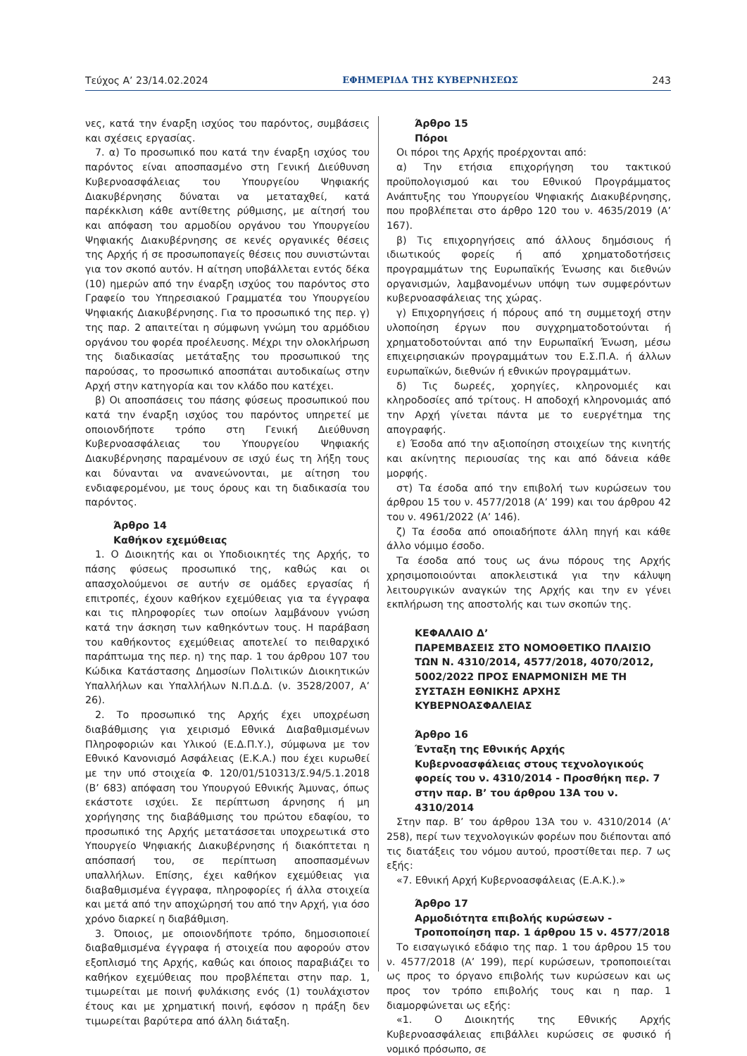Τεύχος Α’ 23/14.02.2024 ΕΦΗΜΕΡΙΔΑ ΤΗΣ ΚΥΒΕΡΝΗΣΕΩΣ 243
νες, κατά την έναρξη ισχύος του παρόντος, συμβάσεις και σχέσεις εργασίας.
7. α) Το προσωπικό που κατά την έναρξη ισχύος του παρόντος είναι αποσπασμένο στη Γενική Διεύθυνση Κυβερνοασφάλειας του Υπουργείου Ψηφιακής Διακυβέρνησης δύναται να μεταταχθεί, κατά παρέκκλιση κάθε αντίθετης ρύθμισης, με αίτησή του και απόφαση του αρμοδίου οργάνου του Υπουργείου Ψηφιακής Διακυβέρνησης σε κενές οργανικές θέσεις της Αρχής ή σε προσωποπαγείς θέσεις που συνιστώνται για τον σκοπό αυτόν. Η αίτηση υποβάλλεται εντός δέκα (10) ημερών από την έναρξη ισχύος του παρόντος στο Γραφείο του Υπηρεσιακού Γραμματέα του Υπουργείου Ψηφιακής Διακυβέρνησης. Για το προσωπικό της περ. γ) της παρ. 2 απαιτείται η σύμφωνη γνώμη του αρμόδιου οργάνου του φορέα προέλευσης. Μέχρι την ολοκλήρωση της διαδικασίας μετάταξης του προσωπικού της παρούσας, το προσωπικό αποσπάται αυτοδικαίως στην Αρχή στην κατηγορία και τον κλάδο που κατέχει.
β) Οι αποσπάσεις του πάσης φύσεως προσωπικού που κατά την έναρξη ισχύος του παρόντος υπηρετεί με οποιονδήποτε τρόπο στη Γενική Διεύθυνση Κυβερνοασφάλειας του Υπουργείου Ψηφιακής Διακυβέρνησης παραμένουν σε ισχύ έως τη λήξη τους και δύνανται να ανανεώνονται, με αίτηση του ενδιαφερομένου, με τους όρους και τη διαδικασία του παρόντος.
Άρθρο 14
Καθήκον εχεμύθειας
1. Ο Διοικητής και οι Υποδιοικητές της Αρχής, το πάσης φύσεως προσωπικό της, καθώς και οι απασχολούμενοι σε αυτήν σε ομάδες εργασίας ή επιτροπές, έχουν καθήκον εχεμύθειας για τα έγγραφα και τις πληροφορίες των οποίων λαμβάνουν γνώση κατά την άσκηση των καθηκόντων τους. Η παράβαση του καθήκοντος εχεμύθειας αποτελεί το πειθαρχικό παράπτωμα της περ. η) της παρ. 1 του άρθρου 107 του Κώδικα Κατάστασης Δημοσίων Πολιτικών Διοικητικών Υπαλλήλων και Υπαλλήλων Ν.Π.Δ.Δ. (ν. 3528/2007, Α’ 26).
2. Το προσωπικό της Αρχής έχει υποχρέωση διαβάθμισης για χειρισμό Εθνικά Διαβαθμισμένων Πληροφοριών και Υλικού (Ε.Δ.Π.Υ.), σύμφωνα με τον Εθνικό Κανονισμό Ασφάλειας (Ε.Κ.Α.) που έχει κυρωθεί με την υπό στοιχεία Φ. 120/01/510313/Σ.94/5.1.2018 (Β’ 683) απόφαση του Υπουργού Εθνικής Άμυνας, όπως εκάστοτε ισχύει. Σε περίπτωση άρνησης ή μη χορήγησης της διαβάθμισης του πρώτου εδαφίου, το προσωπικό της Αρχής μετατάσσεται υποχρεωτικά στο Υπουργείο Ψηφιακής Διακυβέρνησης ή διακόπτεται η απόσπασή του, σε περίπτωση αποσπασμένων υπαλλήλων. Επίσης, έχει καθήκον εχεμύθειας για διαβαθμισμένα έγγραφα, πληροφορίες ή άλλα στοιχεία και μετά από την αποχώρησή του από την Αρχή, για όσο χρόνο διαρκεί η διαβάθμιση.
3. Όποιος, με οποιονδήποτε τρόπο, δημοσιοποιεί διαβαθμισμένα έγγραφα ή στοιχεία που αφορούν στον εξοπλισμό της Αρχής, καθώς και όποιος παραβιάζει το καθήκον εχεμύθειας που προβλέπεται στην παρ. 1, τιμωρείται με ποινή φυλάκισης ενός (1) τουλάχιστον έτους και με χρηματική ποινή, εφόσον η πράξη δεν τιμωρείται βαρύτερα από άλλη διάταξη.
Άρθρο 15
Πόροι
Οι πόροι της Αρχής προέρχονται από:
α) Την ετήσια επιχορήγηση του τακτικού προϋπολογισμού και του Εθνικού Προγράμματος Ανάπτυξης του Υπουργείου Ψηφιακής Διακυβέρνησης, που προβλέπεται στο άρθρο 120 του ν. 4635/2019 (Α’ 167).
β) Τις επιχορηγήσεις από άλλους δημόσιους ή ιδιωτικούς φορείς ή από χρηματοδοτήσεις προγραμμάτων της Ευρωπαϊκής Ένωσης και διεθνών οργανισμών, λαμβανομένων υπόψη των συμφερόντων κυβερνοασφάλειας της χώρας.
γ) Επιχορηγήσεις ή πόρους από τη συμμετοχή στην υλοποίηση έργων που συγχρηματοδοτούνται ή χρηματοδοτούνται από την Ευρωπαϊκή Ένωση, μέσω επιχειρησιακών προγραμμάτων του Ε.Σ.Π.Α. ή άλλων ευρωπαϊκών, διεθνών ή εθνικών προγραμμάτων.
δ) Τις δωρεές, χορηγίες, κληρονομιές και κληροδοσίες από τρίτους. Η αποδοχή κληρονομιάς από την Αρχή γίνεται πάντα με το ευεργέτημα της απογραφής.
ε) Έσοδα από την αξιοποίηση στοιχείων της κινητής και ακίνητης περιουσίας της και από δάνεια κάθε μορφής.
στ) Τα έσοδα από την επιβολή των κυρώσεων του άρθρου 15 του ν. 4577/2018 (Α’ 199) και του άρθρου 42 του ν. 4961/2022 (Α’ 146).
ζ) Τα έσοδα από οποιαδήποτε άλλη πηγή και κάθε άλλο νόμιμο έσοδο.
Τα έσοδα από τους ως άνω πόρους της Αρχής χρησιμοποιούνται αποκλειστικά για την κάλυψη λειτουργικών αναγκών της Αρχής και την εν γένει εκπλήρωση της αποστολής και των σκοπών της.
ΚΕΦΑΛΑΙΟ Δ’
ΠΑΡΕΜΒΑΣΕΙΣ ΣΤΟ ΝΟΜΟΘΕΤΙΚΟ ΠΛΑΙΣΙΟ ΤΩΝ Ν. 4310/2014, 4577/2018, 4070/2012, 5002/2022 ΠΡΟΣ ΕΝΑΡΜΟΝΙΣΗ ΜΕ ΤΗ ΣΥΣΤΑΣΗ ΕΘΝΙΚΗΣ ΑΡΧΗΣ ΚΥΒΕΡΝΟΑΣΦΑΛΕΙΑΣ
Άρθρο 16
Ένταξη της Εθνικής Αρχής Κυβερνοασφάλειας στους τεχνολογικούς φορείς του ν. 4310/2014 - Προσθήκη περ. 7 στην παρ. Β’ του άρθρου 13Α του ν. 4310/2014
Στην παρ. Β’ του άρθρου 13Α του ν. 4310/2014 (Α’ 258), περί των τεχνολογικών φορέων που διέπονται από τις διατάξεις του νόμου αυτού, προστίθεται περ. 7 ως εξής:
«7. Εθνική Αρχή Κυβερνοασφάλειας (Ε.Α.Κ.).»
Άρθρο 17
Αρμοδιότητα επιβολής κυρώσεων - Τροποποίηση παρ. 1 άρθρου 15 ν. 4577/2018
Το εισαγωγικό εδάφιο της παρ. 1 του άρθρου 15 του ν. 4577/2018 (Α’ 199), περί κυρώσεων, τροποποιείται ως προς το όργανο επιβολής των κυρώσεων και ως προς τον τρόπο επιβολής τους και η παρ. 1 διαμορφώνεται ως εξής:
«1. Ο Διοικητής της Εθνικής Αρχής Κυβερνοασφάλειας επιβάλλει κυρώσεις σε φυσικό ή νομικό πρόσωπο, σε